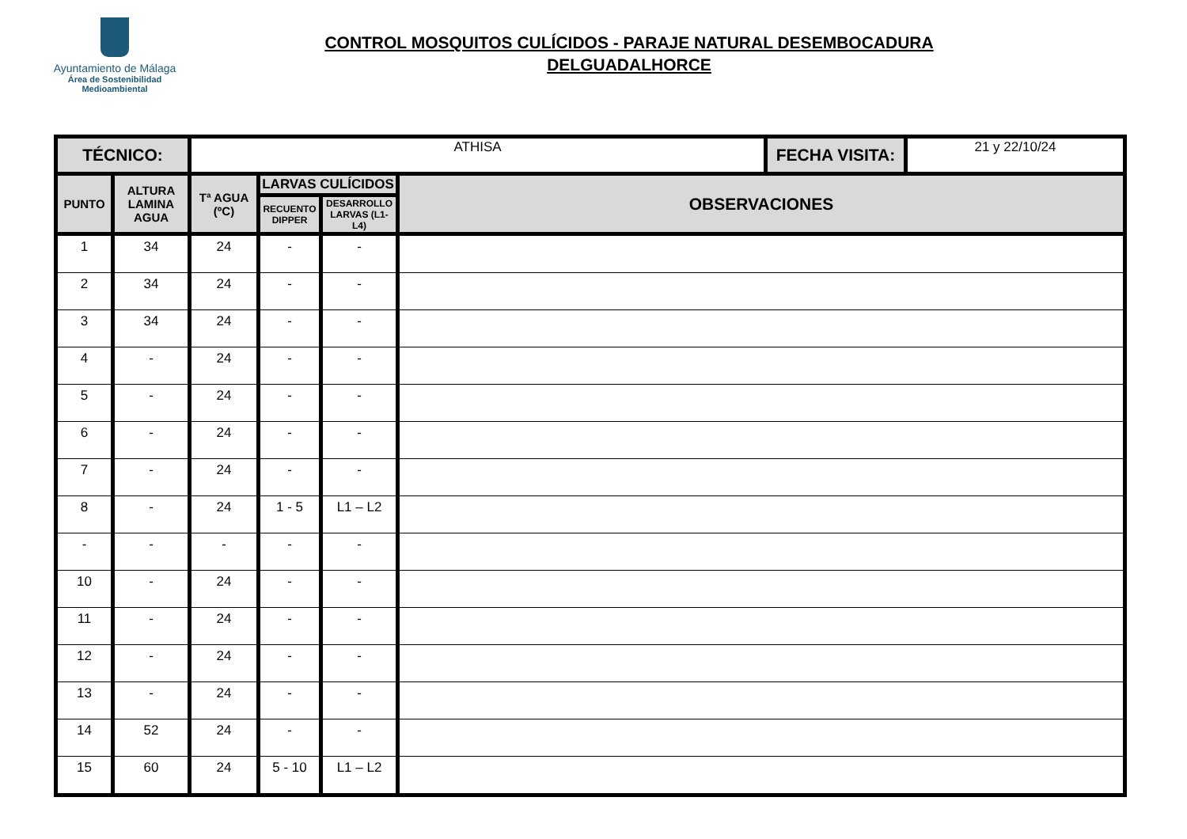Ayuntamiento de Málaga
Área de Sostenibilidad
Medioambiental
CONTROL MOSQUITOS CULÍCIDOS - PARAJE NATURAL DESEMBOCADURA
DELGUADALHORCE
| TÉCNICO: | | ATHISA | | | | FECHA VISITA: | 21 y 22/10/24 |
| PUNTO | ALTURA LAMINA AGUA | Tª AGUA (ºC) | LARVAS CULÍCIDOS | | OBSERVACIONES | | |
| | | | RECUENTO DIPPER | DESARROLLO LARVAS (L1-L4) | | | |
| 1 | 34 | 24 | - | - | | | |
| 2 | 34 | 24 | - | - | | | |
| 3 | 34 | 24 | - | - | | | |
| 4 | - | 24 | - | - | | | |
| 5 | - | 24 | - | - | | | |
| 6 | - | 24 | - | - | | | |
| 7 | - | 24 | - | - | | | |
| 8 | - | 24 | 1 - 5 | L1 – L2 | | | |
| - | - | - | - | - | | | |
| 10 | - | 24 | - | - | | | |
| 11 | - | 24 | - | - | | | |
| 12 | - | 24 | - | - | | | |
| 13 | - | 24 | - | - | | | |
| 14 | 52 | 24 | - | - | | | |
| 15 | 60 | 24 | 5 - 10 | L1 – L2 | | | |